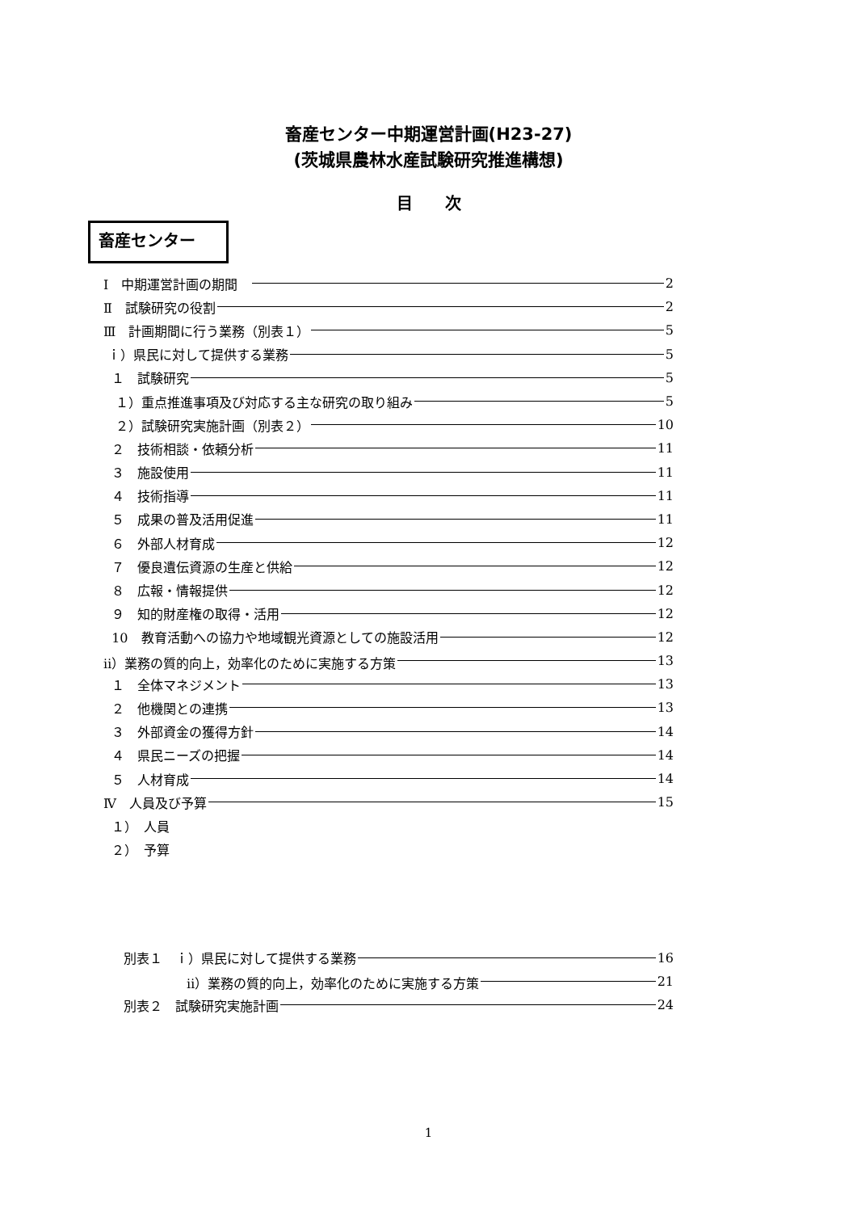畜産センター中期運営計画(H23-27)
(茨城県農林水産試験研究推進構想)
目　　次
畜産センター
Ⅰ　中期運営計画の期間　 2
Ⅱ　試験研究の役割 2
Ⅲ　計画期間に行う業務（別表１） 5
ｉ）県民に対して提供する業務 5
１　試験研究 5
１）重点推進事項及び対応する主な研究の取り組み 5
２）試験研究実施計画（別表２） 10
２　技術相談・依頼分析 11
３　施設使用 11
４　技術指導 11
５　成果の普及活用促進 11
６　外部人材育成 12
７　優良遺伝資源の生産と供給 12
８　広報・情報提供 12
９　知的財産権の取得・活用 12
10　教育活動への協力や地域観光資源としての施設活用 12
ⅱ）業務の質的向上，効率化のために実施する方策 13
１　全体マネジメント 13
２　他機関との連携 13
３　外部資金の獲得方針 14
４　県民ニーズの把握 14
５　人材育成 14
Ⅳ　人員及び予算 15
１）　人員
２）　予算
別表１　ｉ）県民に対して提供する業務 16
ⅱ）業務の質的向上，効率化のために実施する方策 21
別表２　試験研究実施計画 24
1